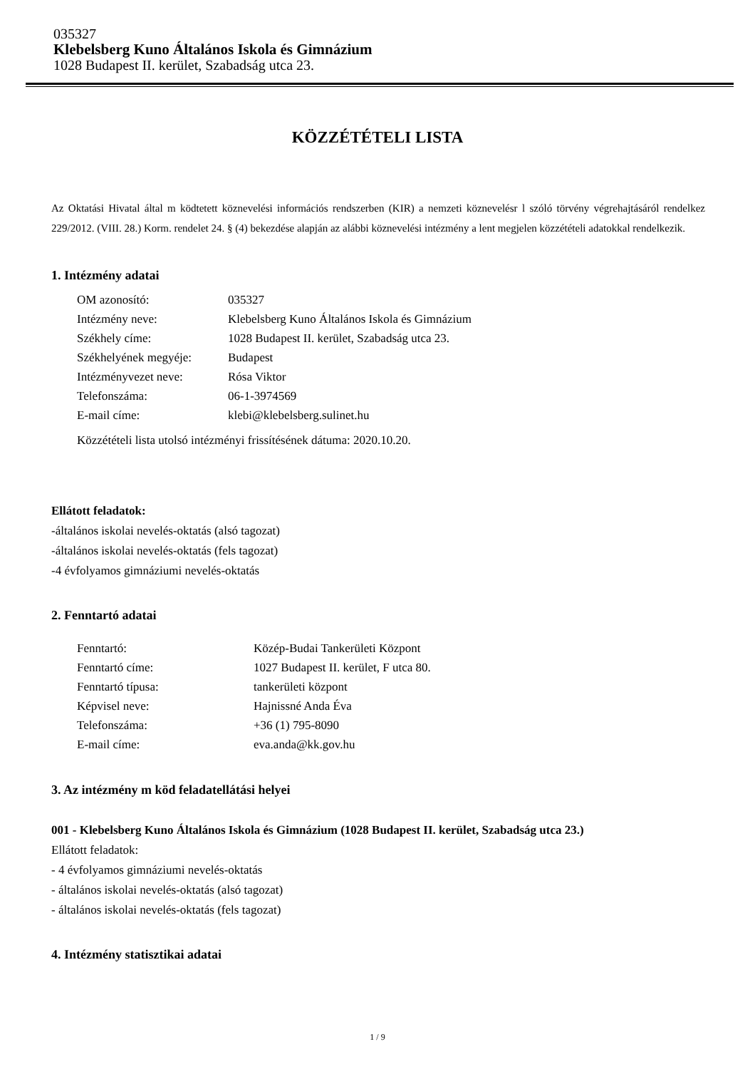035327
Klebelsberg Kuno Általános Iskola és Gimnázium
1028 Budapest II. kerület, Szabadság utca 23.
KÖZZÉTÉTELI LISTA
Az Oktatási Hivatal által m ködtetett köznevelési információs rendszerben (KIR) a nemzeti köznevelésr l szóló törvény végrehajtásáról rendelkez 229/2012. (VIII. 28.) Korm. rendelet 24. § (4) bekezdése alapján az alábbi köznevelési intézmény a lent megjelen közzétételi adatokkal rendelkezik.
1. Intézmény adatai
| OM azonosító: | 035327 |
| Intézmény neve: | Klebelsberg Kuno Általános Iskola és Gimnázium |
| Székhely címe: | 1028 Budapest II. kerület, Szabadság utca 23. |
| Székhelyének megyéje: | Budapest |
| Intézményvezet neve: | Rósa Viktor |
| Telefonszáma: | 06-1-3974569 |
| E-mail címe: | klebi@klebelsberg.sulinet.hu |
| Közzétételi lista utolsó intézményi frissítésének dátuma: 2020.10.20. | |
Ellátott feladatok:
-általános iskolai nevelés-oktatás (alsó tagozat)
-általános iskolai nevelés-oktatás (fels tagozat)
-4 évfolyamos gimnáziumi nevelés-oktatás
2. Fenntartó adatai
| Fenntartó: | Közép-Budai Tankerületi Központ |
| Fenntartó címe: | 1027 Budapest II. kerület, F utca 80. |
| Fenntartó típusa: | tankerületi központ |
| Képvisel neve: | Hajnissné Anda Éva |
| Telefonszáma: | +36 (1) 795-8090 |
| E-mail címe: | eva.anda@kk.gov.hu |
3. Az intézmény m köd feladatellátási helyei
001 - Klebelsberg Kuno Általános Iskola és Gimnázium (1028 Budapest II. kerület, Szabadság utca 23.)
Ellátott feladatok:
- 4 évfolyamos gimnáziumi nevelés-oktatás
- általános iskolai nevelés-oktatás (alsó tagozat)
- általános iskolai nevelés-oktatás (fels tagozat)
4. Intézmény statisztikai adatai
1 / 9